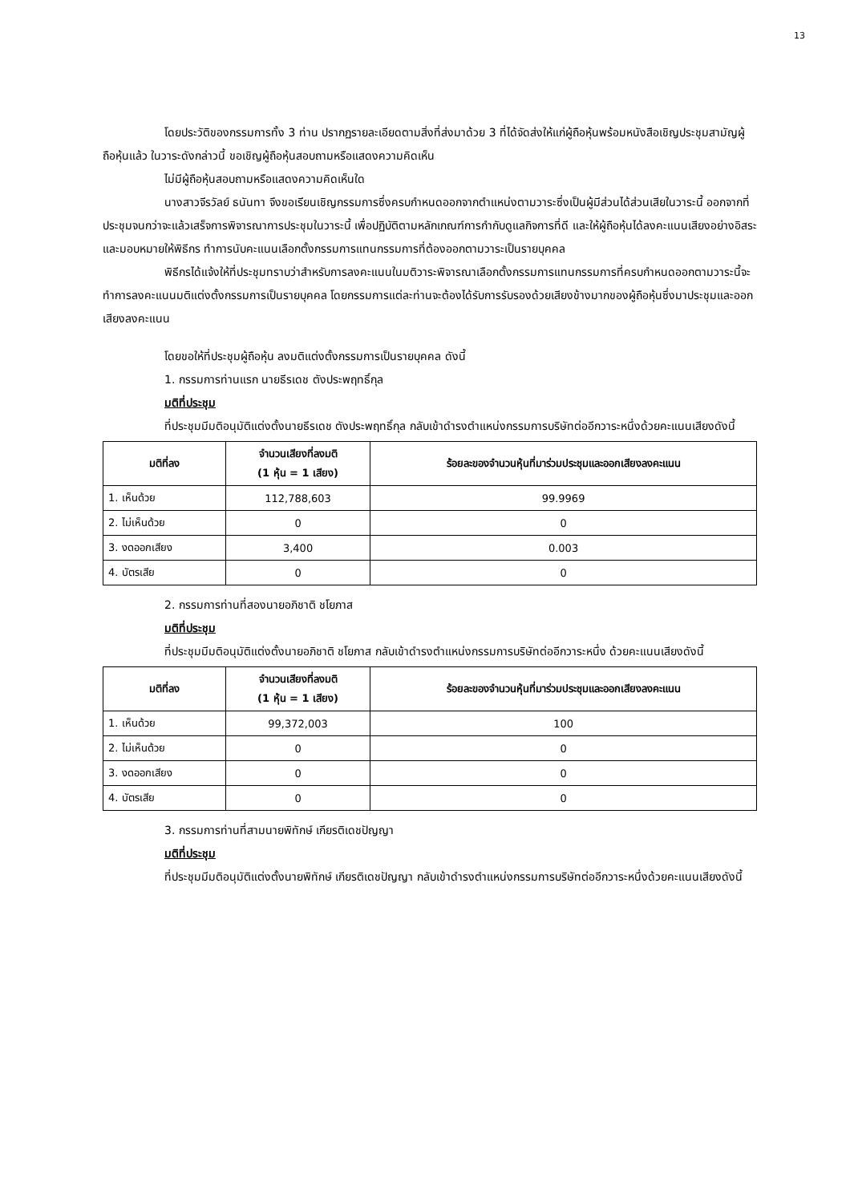13
โดยประวัติของกรรมการทั้ง 3 ท่าน ปรากฏรายละเอียดตามสิ่งที่ส่งมาด้วย 3 ที่ได้จัดส่งให้แก่ผู้ถือหุ้นพร้อมหนังสือเชิญประชุมสามัญผู้ถือหุ้นแล้ว ในวาระดังกล่าวนี้ ขอเชิญผู้ถือหุ้นสอบถามหรือแสดงความคิดเห็น
ไม่มีผู้ถือหุ้นสอบถามหรือแสดงความคิดเห็นใด
นางสาวจีรวัลย์ ธนันทา จึงขอเรียนเชิญกรรมการซึ่งครบกำหนดออกจากตำแหน่งตามวาระซึ่งเป็นผู้มีส่วนได้ส่วนเสียในวาระนี้ ออกจากที่ประชุมจนกว่าจะแล้วเสร็จการพิจารณาการประชุมในวาระนี้ เพื่อปฏิบัติตามหลักเกณฑ์การกำกับดูแลกิจการที่ดี และให้ผู้ถือหุ้นได้ลงคะแนนเสียงอย่างอิสระและมอบหมายให้พิธีกร ทำการนับคะแนนเลือกตั้งกรรมการแทนกรรมการที่ต้องออกตามวาระเป็นรายบุคคล
พิธีกรได้แจ้งให้ที่ประชุมทราบว่าสำหรับการลงคะแนนในมติวาระพิจารณาเลือกตั้งกรรมการแทนกรรมการที่ครบกำหนดออกตามวาระนี้จะทำการลงคะแนนมติแต่งตั้งกรรมการเป็นรายบุคคล โดยกรรมการแต่ละท่านจะต้องได้รับการรับรองด้วยเสียงข้างมากของผู้ถือหุ้นซึ่งมาประชุมและออกเสียงลงคะแนน
โดยขอให้ที่ประชุมผู้ถือหุ้น ลงมติแต่งตั้งกรรมการเป็นรายบุคคล ดังนี้
1. กรรมการท่านแรก นายธีรเดช ตังประพฤทธิ์กุล
มติที่ประชุม
ที่ประชุมมีมติอนุมัติแต่งตั้งนายธีรเดช ตังประพฤทธิ์กุล กลับเข้าดำรงตำแหน่งกรรมการบริษัทต่ออีกวาระหนึ่งด้วยคะแนนเสียงดังนี้
| มติที่ลง | จำนวนเสียงที่ลงมติ (1 หุ้น = 1 เสียง) | ร้อยละของจำนวนหุ้นที่มาร่วมประชุมและออกเสียงลงคะแนน |
| --- | --- | --- |
| 1. เห็นด้วย | 112,788,603 | 99.9969 |
| 2. ไม่เห็นด้วย | 0 | 0 |
| 3. งดออกเสียง | 3,400 | 0.003 |
| 4. บัตรเสีย | 0 | 0 |
2. กรรมการท่านที่สองนายอภิชาติ ชโยภาส
มติที่ประชุม
ที่ประชุมมีมติอนุมัติแต่งตั้งนายอภิชาติ ชโยภาส กลับเข้าดำรงตำแหน่งกรรมการบริษัทต่ออีกวาระหนึ่ง ด้วยคะแนนเสียงดังนี้
| มติที่ลง | จำนวนเสียงที่ลงมติ (1 หุ้น = 1 เสียง) | ร้อยละของจำนวนหุ้นที่มาร่วมประชุมและออกเสียงลงคะแนน |
| --- | --- | --- |
| 1. เห็นด้วย | 99,372,003 | 100 |
| 2. ไม่เห็นด้วย | 0 | 0 |
| 3. งดออกเสียง | 0 | 0 |
| 4. บัตรเสีย | 0 | 0 |
3. กรรมการท่านที่สามนายพิทักษ์ เกียรติเดชปัญญา
มติที่ประชุม
ที่ประชุมมีมติอนุมัติแต่งตั้งนายพิทักษ์ เกียรติเดชปัญญา กลับเข้าดำรงตำแหน่งกรรมการบริษัทต่ออีกวาระหนึ่งด้วยคะแนนเสียงดังนี้